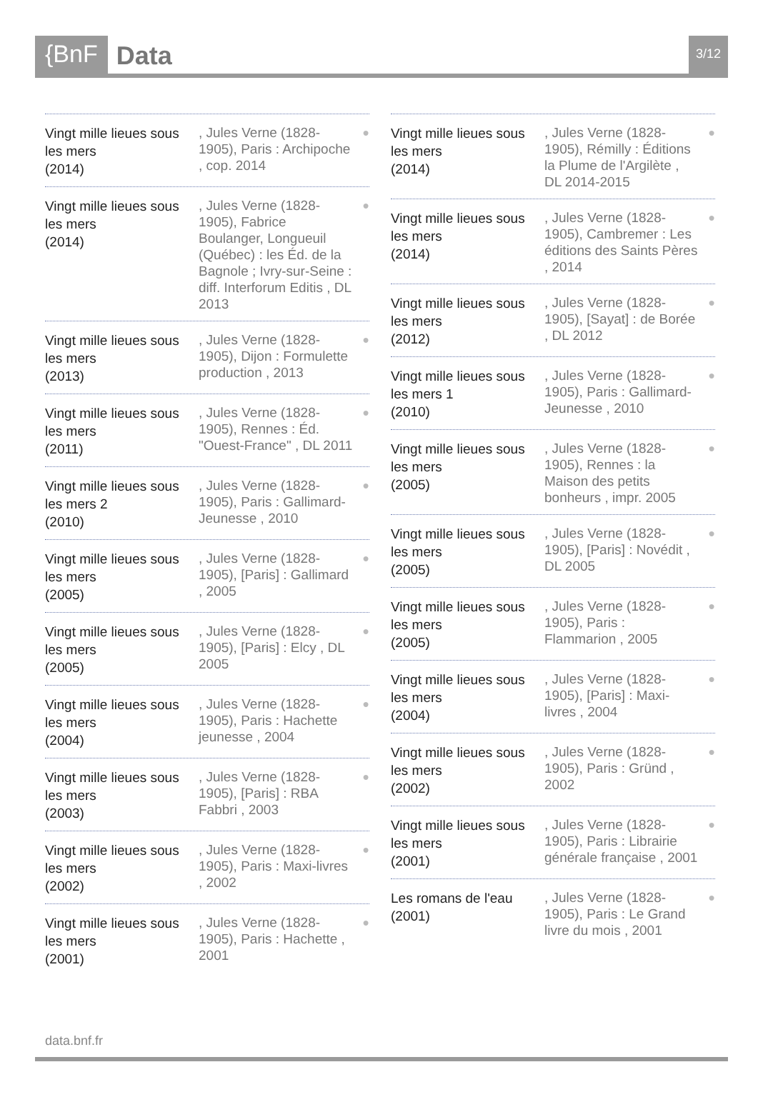{BnF Data 3/12
Vingt mille lieues sous les mers
(2014)
, Jules Verne (1828-1905), Paris : Archipoche , cop. 2014
●
Vingt mille lieues sous les mers
(2014)
, Jules Verne (1828-1905), Fabrice Boulanger, Longueuil (Québec) : les Éd. de la Bagnole ; Ivry-sur-Seine : diff. Interforum Editis , DL 2013
●
Vingt mille lieues sous les mers
(2013)
, Jules Verne (1828-1905), Dijon : Formulette production , 2013
●
Vingt mille lieues sous les mers
(2011)
, Jules Verne (1828-1905), Rennes : Éd. "Ouest-France" , DL 2011
●
Vingt mille lieues sous les mers 2
(2010)
, Jules Verne (1828-1905), Paris : Gallimard-Jeunesse , 2010
●
Vingt mille lieues sous les mers
(2005)
, Jules Verne (1828-1905), [Paris] : Gallimard , 2005
●
Vingt mille lieues sous les mers
(2005)
, Jules Verne (1828-1905), [Paris] : Elcy , DL 2005
●
Vingt mille lieues sous les mers
(2004)
, Jules Verne (1828-1905), Paris : Hachette jeunesse , 2004
●
Vingt mille lieues sous les mers
(2003)
, Jules Verne (1828-1905), [Paris] : RBA Fabbri , 2003
●
Vingt mille lieues sous les mers
(2002)
, Jules Verne (1828-1905), Paris : Maxi-livres , 2002
●
Vingt mille lieues sous les mers
(2001)
, Jules Verne (1828-1905), Paris : Hachette , 2001
●
Vingt mille lieues sous les mers
(2014)
, Jules Verne (1828-1905), Rémilly : Éditions la Plume de l'Argilète , DL 2014-2015
●
Vingt mille lieues sous les mers
(2014)
, Jules Verne (1828-1905), Cambremer : Les éditions des Saints Pères , 2014
●
Vingt mille lieues sous les mers
(2012)
, Jules Verne (1828-1905), [Sayat] : de Borée , DL 2012
●
Vingt mille lieues sous les mers 1
(2010)
, Jules Verne (1828-1905), Paris : Gallimard-Jeunesse , 2010
●
Vingt mille lieues sous les mers
(2005)
, Jules Verne (1828-1905), Rennes : la Maison des petits bonheurs , impr. 2005
●
Vingt mille lieues sous les mers
(2005)
, Jules Verne (1828-1905), [Paris] : Novédit , DL 2005
●
Vingt mille lieues sous les mers
(2005)
, Jules Verne (1828-1905), Paris : Flammarion , 2005
●
Vingt mille lieues sous les mers
(2004)
, Jules Verne (1828-1905), [Paris] : Maxi-livres , 2004
●
Vingt mille lieues sous les mers
(2002)
, Jules Verne (1828-1905), Paris : Gründ , 2002
●
Vingt mille lieues sous les mers
(2001)
, Jules Verne (1828-1905), Paris : Librairie générale française , 2001
●
Les romans de l'eau
(2001)
, Jules Verne (1828-1905), Paris : Le Grand livre du mois , 2001
●
data.bnf.fr